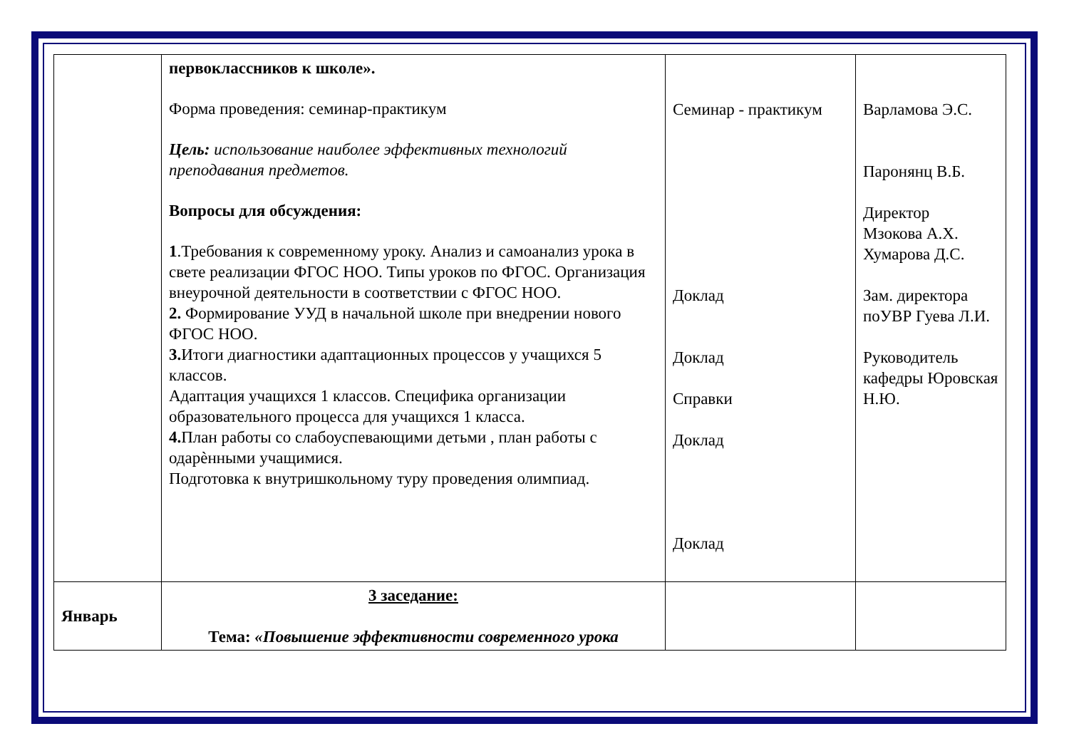| | первоклассников к школе». Форма проведения: семинар-практикум Цель: использование наиболее эффективных технологий преподавания предметов. Вопросы для обсуждения: 1 .Требования к современному уроку. Анализ и самоанализ урока в свете реализации ФГОС НОО. Типы уроков по ФГОС. Организация внеурочной деятельности в соответствии с ФГОС НОО. 2. Формирование УУД в начальной школе при внедрении нового ФГОС НОО. 3. Итоги диагностики адаптационных процессов у учащихся 5 классов. Адаптация учащихся 1 классов. Специфика организации образовательного процесса для учащихся 1 класса. 4. План работы со слабоуспевающими детьми , план работы с одарѐнными учащимися. Подготовка к внутришкольному туру проведения олимпиад. | Семинар - практикум Доклад Доклад Справки Доклад Доклад | Варламова Э.С. Паронянц В.Б. Директор Мзокова А.Х. Хумарова Д.С. Зам. директора поУВР Гуева Л.И. Руководитель кафедры Юровская Н.Ю. |
| Январь | 3 заседание: Тема: «Повышение эффективности современного урока | | |